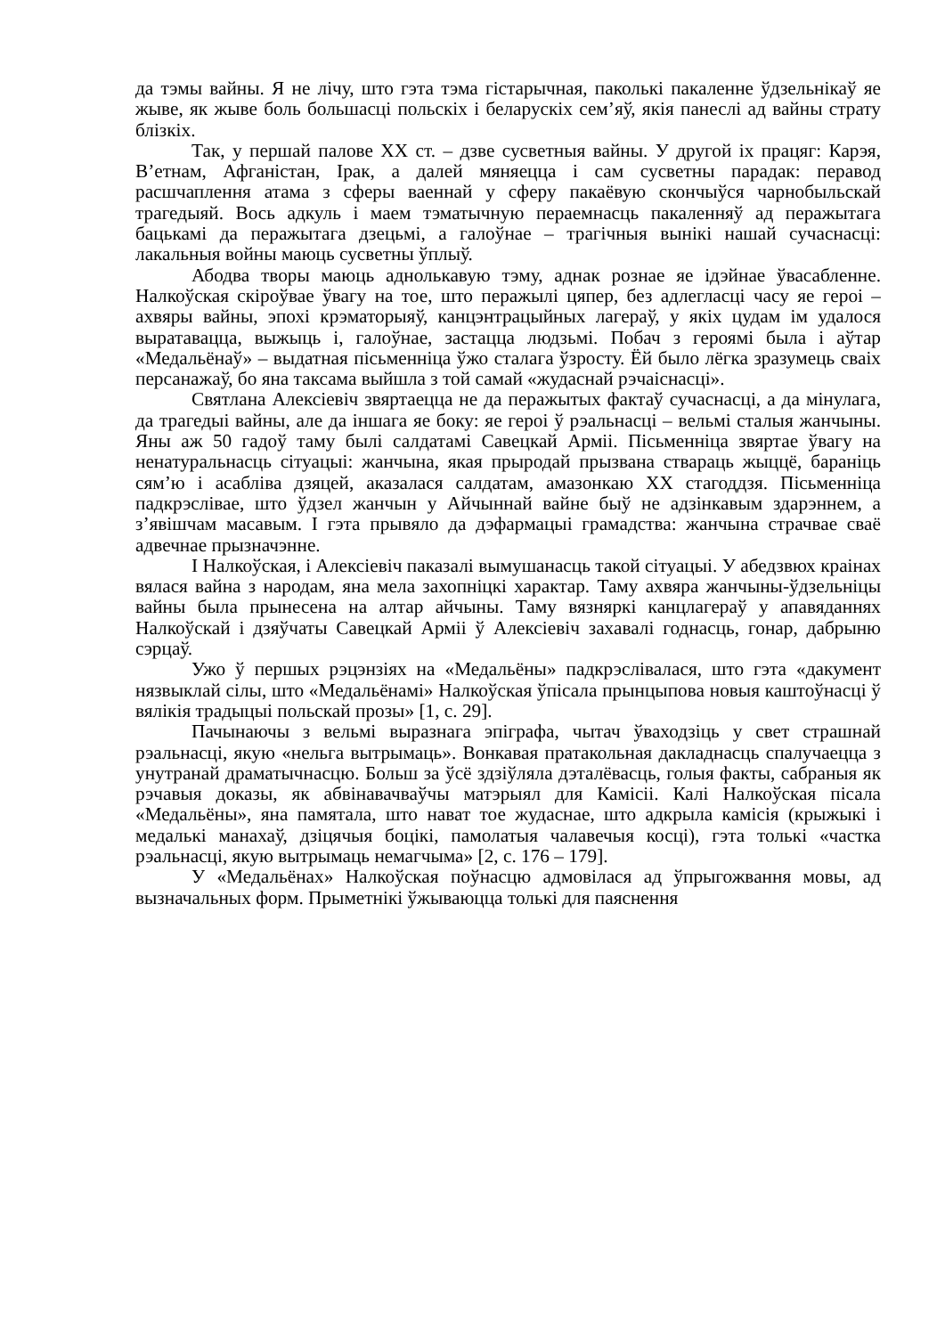да тэмы вайны. Я не лічу, што гэта тэма гістарычная, паколькі пакаленне ўдзельнікаў яе жыве, як жыве боль большасці польскіх і беларускіх сем’яў, якія панеслі ад вайны страту блізкіх.
Так, у першай палове XX ст. – дзве сусветныя вайны. У другой іх працяг: Карэя, В’етнам, Афганістан, Ірак, а далей мяняецца і сам сусветны парадак: перавод расшчаплення атама з сферы ваеннай у сферу пакаёвую скончыўся чарнобыльскай трагедыяй. Вось адкуль і маем тэматычную пераемнасць пакаленняў ад перажытага бацькамі да перажытага дзецьмі, а галоўнае – трагічныя вынікі нашай сучаснасці: лакальныя войны маюць сусветны ўплыў.
Абодва творы маюць аднолькавую тэму, аднак рознае яе ідэйнае ўвасабленне. Налкоўская скіроўвае ўвагу на тое, што перажылі цяпер, без адлегласці часу яе героі – ахвяры вайны, эпохі крэматорыяў, канцэнтрацыйных лагераў, у якіх цудам ім удалося выратавацца, выжыць і, галоўнае, застацца людзьмі. Побач з героямі была і аўтар «Медальёнаў» – выдатная пісьменніца ўжо сталага ўзросту. Ёй было лёгка зразумець сваіх персанажаў, бо яна таксама выйшла з той самай «жудаснай рэчаіснасці».
Святлана Алексіевіч звяртаецца не да перажытых фактаў сучаснасці, а да мінулага, да трагедыі вайны, але да іншага яе боку: яе героі ў рэальнасці – вельмі сталыя жанчыны. Яны аж 50 гадоў таму былі салдатамі Савецкай Арміі. Пісьменніца звяртае ўвагу на ненатуральнасць сітуацыі: жанчына, якая прыродай прызвана ствараць жыццё, бараніць сям’ю і асабліва дзяцей, аказалася салдатам, амазонкаю XX стагоддзя. Пісьменніца падкрэслівае, што ўдзел жанчын у Айчыннай вайне быў не адзінкавым здарэннем, а з’явішчам масавым. І гэта прывяло да дэфармацыі грамадства: жанчына страчвае сваё адвечнае прызначэнне.
І Налкоўская, і Алексіевіч паказалі вымушанасць такой сітуацыі. У абедзвюх краінах вялася вайна з народам, яна мела захопніцкі характар. Таму ахвяра жанчыны-ўдзельніцы вайны была прынесена на алтар айчыны. Таму вязняркі канцлагераў у апавяданнях Налкоўскай і дзяўчаты Савецкай Арміі ў Алексіевіч захавалі годнасць, гонар, дабрыню сэрцаў.
Ужо ў першых рэцэнзіях на «Медальёны» падкрэслівалася, што гэта «дакумент нязвыклай сілы, што «Медальёнамі» Налкоўская ўпісала прынцыпова новыя каштоўнасці ў вялікія традыцыі польскай прозы» [1, с. 29].
Пачынаючы з вельмі выразнага эпіграфа, чытач ўваходзіць у свет страшнай рэальнасці, якую «нельга вытрымаць». Вонкавая пратакольная дакладнасць спалучаецца з унутранай драматычнасцю. Больш за ўсё здзіўляла дэталёвасць, голыя факты, сабраныя як рэчавыя доказы, як абвінавачваўчы матэрыял для Камісіі. Калі Налкоўская пісала «Медальёны», яна памятала, што нават тое жудаснае, што адкрыла камісія (крыжыкі і медалькі манахаў, дзіцячыя боцікі, памолатыя чалавечыя косці), гэта толькі «частка рэальнасці, якую вытрымаць немагчыма» [2, с. 176 – 179].
У «Медальёнах» Налкоўская поўнасцю адмовілася ад ўпрыгожвання мовы, ад вызначальных форм. Прыметнікі ўжываюцца толькі для паяснення